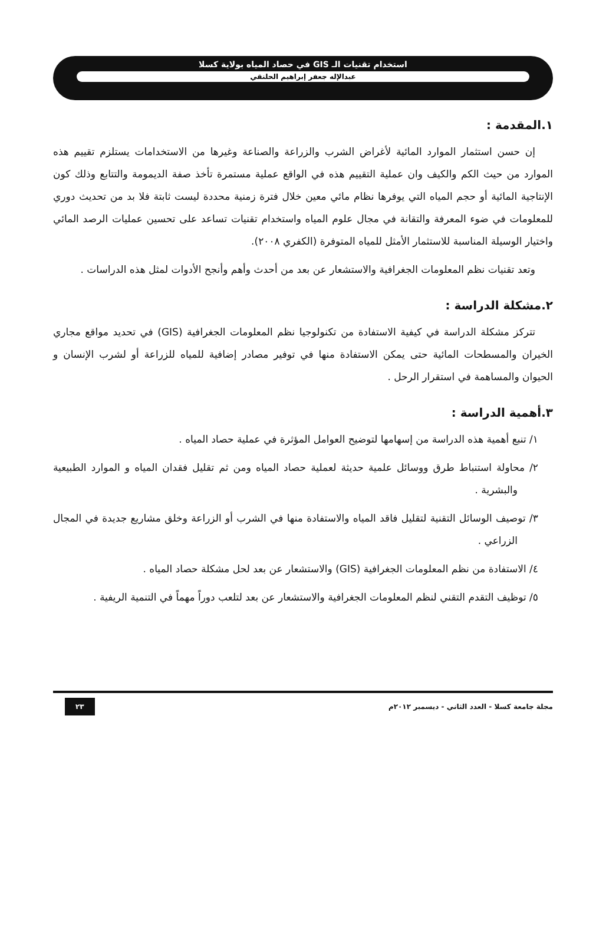استخدام تقنيات الـ GIS في حصاد المياه بولاية كسلا
عبدالإله جعفر إبراهيم الحلنقي
١.المقدمة :
إن حسن استثمار الموارد المائية لأغراض الشرب والزراعة والصناعة وغيرها من الاستخدامات يستلزم تقييم هذه الموارد من حيث الكم والكيف وان عملية التقييم هذه في الواقع عملية مستمرة تأخذ صفة الديمومة والتتابع وذلك كون الإنتاجية المائية أو حجم المياه التي يوفرها نظام مائي معين خلال فترة زمنية محددة ليست ثابتة فلا بد من تحديث دوري للمعلومات في ضوء المعرفة والتقانة في مجال علوم المياه واستخدام تقنيات تساعد على تحسين عمليات الرصد المائي واختيار الوسيلة المناسبة للاستثمار الأمثل للمياه المتوفرة (الكفري ٢٠٠٨).
وتعد تقنيات نظم المعلومات الجغرافية والاستشعار عن بعد من أحدث وأهم وأنجح الأدوات لمثل هذه الدراسات .
٢.مشكلة الدراسة :
تتركز مشكلة الدراسة في كيفية الاستفادة من تكنولوجيا نظم المعلومات الجغرافية (GIS) في تحديد مواقع مجاري الخيران والمسطحات المائية حتى يمكن الاستفادة منها في توفير مصادر إضافية للمياه للزراعة أو لشرب الإنسان و الحيوان والمساهمة في استقرار الرحل .
٣.أهمية الدراسة :
١/ تنبع أهمية هذه الدراسة من إسهامها لتوضيح العوامل المؤثرة في عملية حصاد المياه .
٢/ محاولة استنباط طرق ووسائل علمية حديثة لعملية حصاد المياه ومن ثم تقليل فقدان المياه و الموارد الطبيعية والبشرية .
٣/ توصيف الوسائل التقنية لتقليل فاقد المياه والاستفادة منها في الشرب أو الزراعة وخلق مشاريع جديدة في المجال الزراعي .
٤/ الاستفادة من نظم المعلومات الجغرافية (GIS) والاستشعار عن بعد لحل مشكلة حصاد المياه .
٥/ توظيف التقدم التقني لنظم المعلومات الجغرافية والاستشعار عن بعد لتلعب دوراً مهماً في التنمية الريفية .
مجلة جامعة كسلا - العدد الثاني - ديسمبر ٢٠١٢م ٢٣